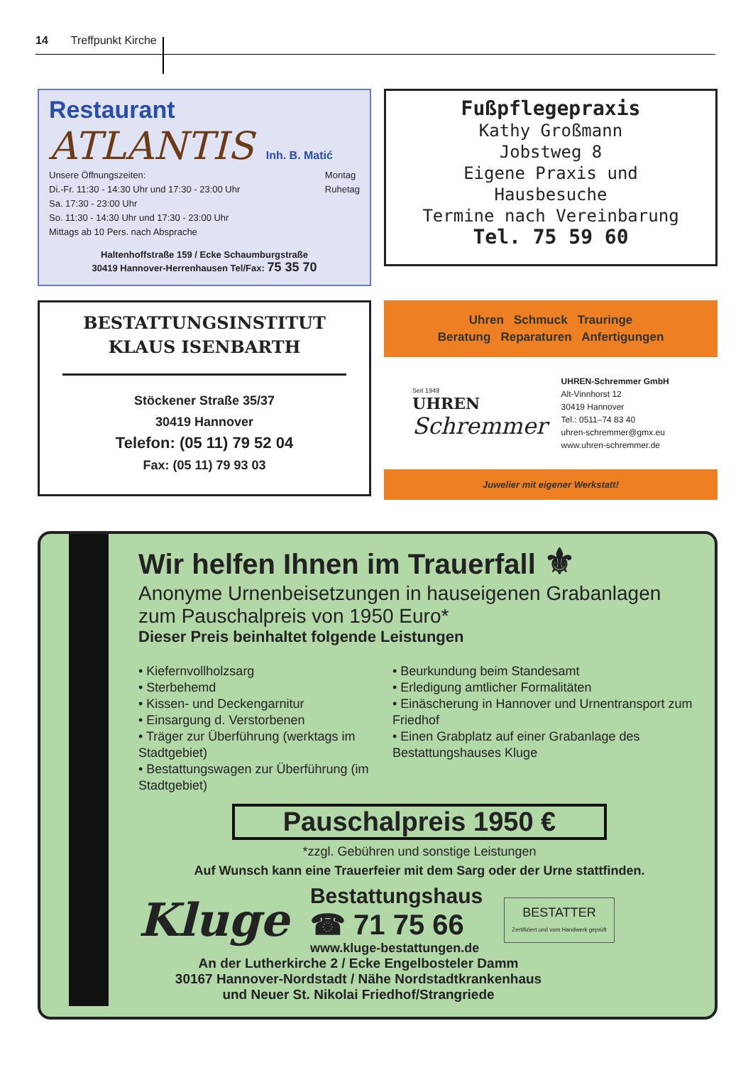14 Treffpunkt Kirche
Restaurant
ATLANTIS Inh. B. Matić
Unsere Öffnungszeiten:
Di.-Fr. 11:30 - 14:30 Uhr und 17:30 - 23:00 Uhr
Sa. 17:30 - 23:00 Uhr
So. 11:30 - 14:30 Uhr und 17:30 - 23:00 Uhr
Mittags ab 10 Pers. nach Absprache
Montag
Ruhetag
Haltenhoffstraße 159 / Ecke Schaumburgstraße
30419 Hannover-Herrenhausen Tel/Fax: 75 35 70
Fußpflegepraxis
Kathy Großmann
Jobstweg 8
Eigene Praxis und
Hausbesuche
Termine nach Vereinbarung
Tel. 75 59 60
BESTATTUNGSINSTITUT
KLAUS ISENBARTH
Stöckener Straße 35/37
30419 Hannover
Telefon: (05 11) 79 52 04
Fax: (05 11) 79 93 03
Uhren Schmuck Trauringe
Beratung Reparaturen Anfertigungen
Seit 1949
UHREN
Schremmer
UHREN-Schremmer GmbH
Alt-Vinnhorst 12
30419 Hannover
Tel.: 0511–74 83 40
uhren-schremmer@gmx.eu
www.uhren-schremmer.de
Juwelier mit eigener Werkstatt!
Wir helfen Ihnen im Trauerfall ⚜
Anonyme Urnenbeisetzungen in hauseigenen Grabanlagen zum Pauschalpreis von 1950 Euro*
Dieser Preis beinhaltet folgende Leistungen
• Kiefernvollholzsarg
• Sterbehemd
• Kissen- und Deckengarnitur
• Einsargung d. Verstorbenen
• Träger zur Überführung (werktags im Stadtgebiet)
• Bestattungswagen zur Überführung (im Stadtgebiet)
• Beurkundung beim Standesamt
• Erledigung amtlicher Formalitäten
• Einäscherung in Hannover und Urnentransport zum Friedhof
• Einen Grabplatz auf einer Grabanlage des Bestattungshauses Kluge
Pauschalpreis 1950 €
*zzgl. Gebühren und sonstige Leistungen
Auf Wunsch kann eine Trauerfeier mit dem Sarg oder der Urne stattfinden.
Kluge
Bestattungshaus
☎ 71 75 66
www.kluge-bestattungen.de
BESTATTER
Zertifiziert und vom Handwerk geprüft
An der Lutherkirche 2 / Ecke Engelbosteler Damm
30167 Hannover-Nordstadt / Nähe Nordstadtkrankenhaus
und Neuer St. Nikolai Friedhof/Strangriede